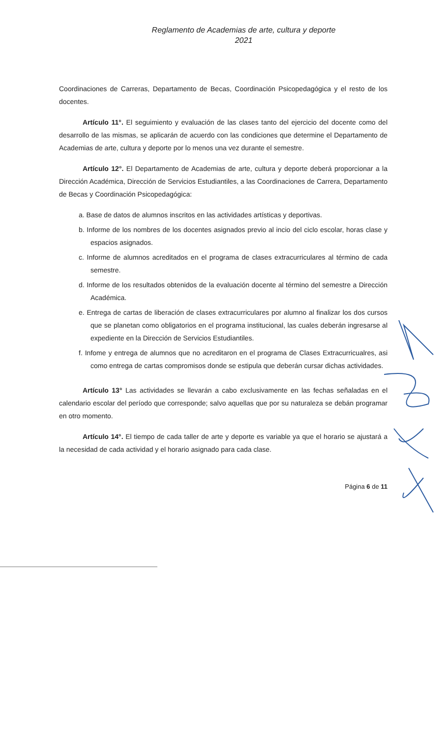Reglamento de Academias de arte, cultura y deporte
2021
Coordinaciones de Carreras, Departamento de Becas, Coordinación Psicopedagógica y el resto de los docentes.
Artículo 11°. El seguimiento y evaluación de las clases tanto del ejercicio del docente como del desarrollo de las mismas, se aplicarán de acuerdo con las condiciones que determine el Departamento de Academias de arte, cultura y deporte por lo menos una vez durante el semestre.
Artículo 12°. El Departamento de Academias de arte, cultura y deporte deberá proporcionar a la Dirección Académica, Dirección de Servicios Estudiantiles, a las Coordinaciones de Carrera, Departamento de Becas y Coordinación Psicopedagógica:
a. Base de datos de alumnos inscritos en las actividades artísticas y deportivas.
b. Informe de los nombres de los docentes asignados previo al incio del ciclo escolar, horas clase y espacios asignados.
c. Informe de alumnos acreditados en el programa de clases extracurriculares al término de cada semestre.
d. Informe de los resultados obtenidos de la evaluación docente al término del semestre a Dirección Académica.
e. Entrega de cartas de liberación de clases extracurriculares por alumno al finalizar los dos cursos que se planetan como obligatorios en el programa institucional, las cuales deberán ingresarse al expediente en la Dirección de Servicios Estudiantiles.
f. Infome y entrega de alumnos que no acreditaron en el programa de Clases Extracurricualres, asi como entrega de cartas compromisos donde se estipula que deberán cursar dichas actividades.
Artículo 13° Las actividades se llevarán a cabo exclusivamente en las fechas señaladas en el calendario escolar del período que corresponde; salvo aquellas que por su naturaleza se debán programar en otro momento.
Artículo 14°. El tiempo de cada taller de arte y deporte es variable ya que el horario se ajustará a la necesidad de cada actividad y el horario asignado para cada clase.
Página 6 de 11